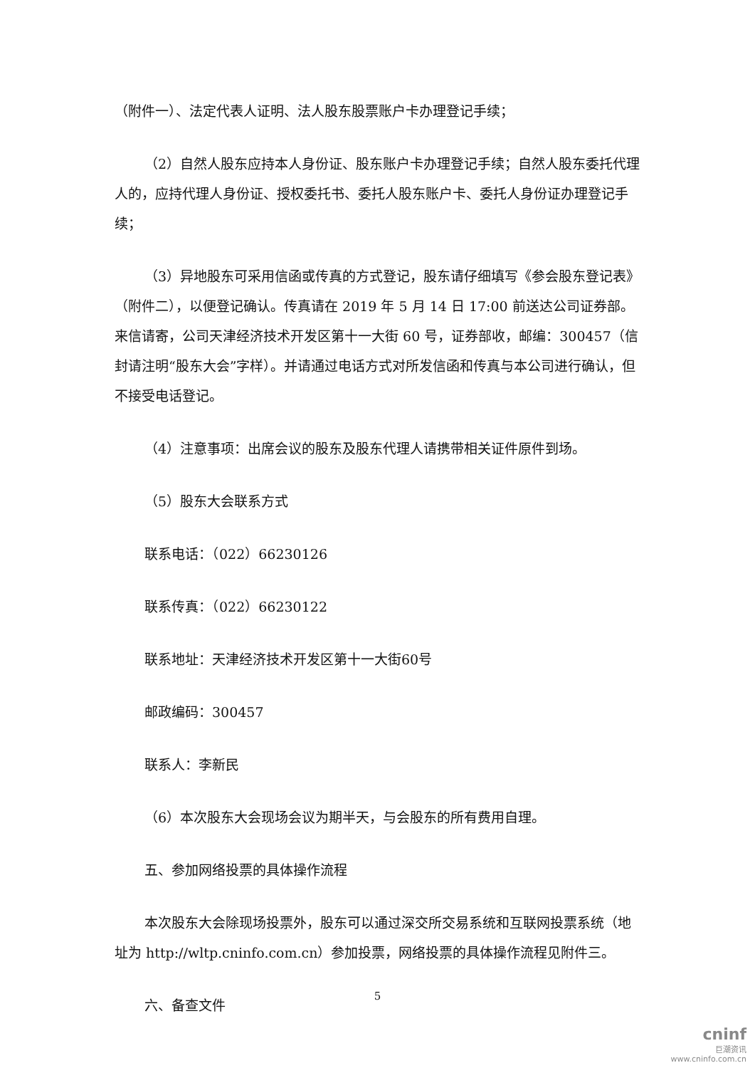（附件一）、法定代表人证明、法人股东股票账户卡办理登记手续；
（2）自然人股东应持本人身份证、股东账户卡办理登记手续；自然人股东委托代理人的，应持代理人身份证、授权委托书、委托人股东账户卡、委托人身份证办理登记手续；
（3）异地股东可采用信函或传真的方式登记，股东请仔细填写《参会股东登记表》（附件二），以便登记确认。传真请在 2019 年 5 月 14 日 17:00 前送达公司证券部。来信请寄，公司天津经济技术开发区第十一大街 60 号，证券部收，邮编：300457（信封请注明“股东大会”字样）。并请通过电话方式对所发信函和传真与本公司进行确认，但不接受电话登记。
（4）注意事项：出席会议的股东及股东代理人请携带相关证件原件到场。
（5）股东大会联系方式
联系电话：（022）66230126
联系传真：（022）66230122
联系地址：天津经济技术开发区第十一大街60号
邮政编码：300457
联系人：李新民
（6）本次股东大会现场会议为期半天，与会股东的所有费用自理。
五、参加网络投票的具体操作流程
本次股东大会除现场投票外，股东可以通过深交所交易系统和互联网投票系统（地址为 http://wltp.cninfo.com.cn）参加投票，网络投票的具体操作流程见附件三。
六、备查文件
5
cninf
巨潮资讯
www.cninfo.com.cn